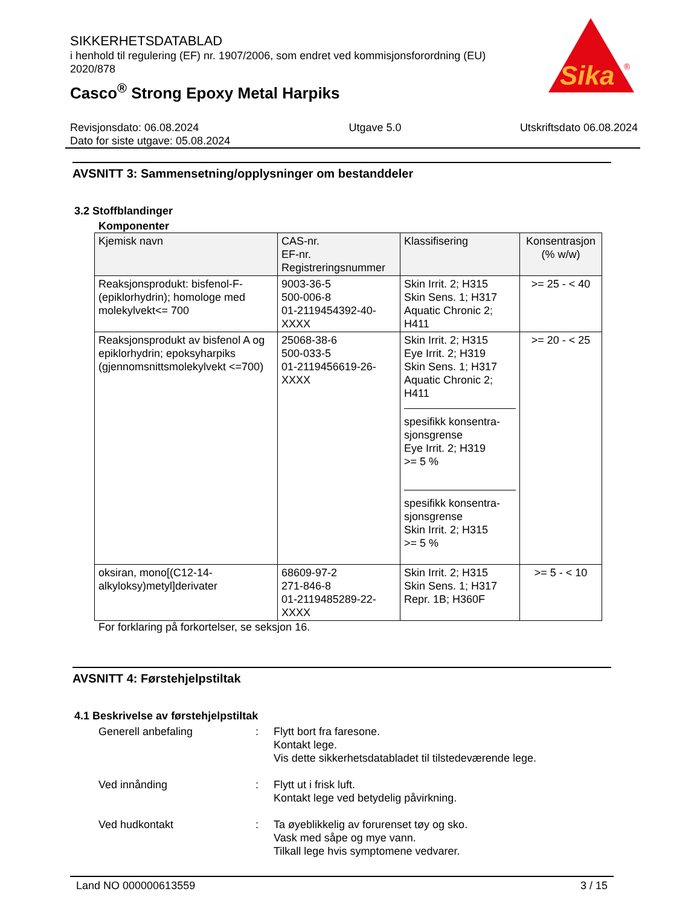Sika
®
SIKKERHETSDATABLAD
i henhold til regulering (EF) nr. 1907/2006, som endret ved kommisjonsforordning (EU) 2020/878
Casco<sup>®</sup> Strong Epoxy Metal Harpiks
Revisjonsdato: 06.08.2024
Dato for siste utgave: 05.08.2024
Utgave 5.0 Utskriftsdato 06.08.2024
AVSNITT 3: Sammensetning/opplysninger om bestanddeler
3.2 Stoffblandinger
Komponenter
| Kjemisk navn | CAS-nr. EF-nr. Registreringsnummer | Klassifisering | Konsentrasjon (% w/w) |
| --- | --- | --- | --- |
| Reaksjonsprodukt: bisfenol-F-(epiklorhydrin); homologe med molekylvekt<= 700 | 9003-36-5 500-006-8 01-2119454392-40-XXXX | Skin Irrit. 2; H315 Skin Sens. 1; H317 Aquatic Chronic 2; H411 | >= 25 - < 40 |
| Reaksjonsprodukt av bisfenol A og epiklorhydrin; epoksyharpiks (gjennomsnittsmolekylvekt <=700) | 25068-38-6 500-033-5 01-2119456619-26-XXXX | Skin Irrit. 2; H315 Eye Irrit. 2; H319 Skin Sens. 1; H317 Aquatic Chronic 2; H411 spesifikk konsentra-sjonsgrense Eye Irrit. 2; H319 >= 5 % spesifikk konsentra-sjonsgrense Skin Irrit. 2; H315 >= 5 % | >= 20 - < 25 |
| oksiran, mono[(C12-14-alkyloksy)metyl]derivater | 68609-97-2 271-846-8 01-2119485289-22-XXXX | Skin Irrit. 2; H315 Skin Sens. 1; H317 Repr. 1B; H360F | >= 5 - < 10 |
For forklaring på forkortelser, se seksjon 16.
AVSNITT 4: Førstehjelpstiltak
4.1 Beskrivelse av førstehjelpstiltak
Generell anbefaling : Flytt bort fra faresone.
Kontakt lege.
Vis dette sikkerhetsdatabladet til tilstedeværende lege.
Ved innånding : Flytt ut i frisk luft.
Kontakt lege ved betydelig påvirkning.
Ved hudkontakt : Ta øyeblikkelig av forurenset tøy og sko.
Vask med såpe og mye vann.
Tilkall lege hvis symptomene vedvarer.
Land NO 000000613559 3 / 15